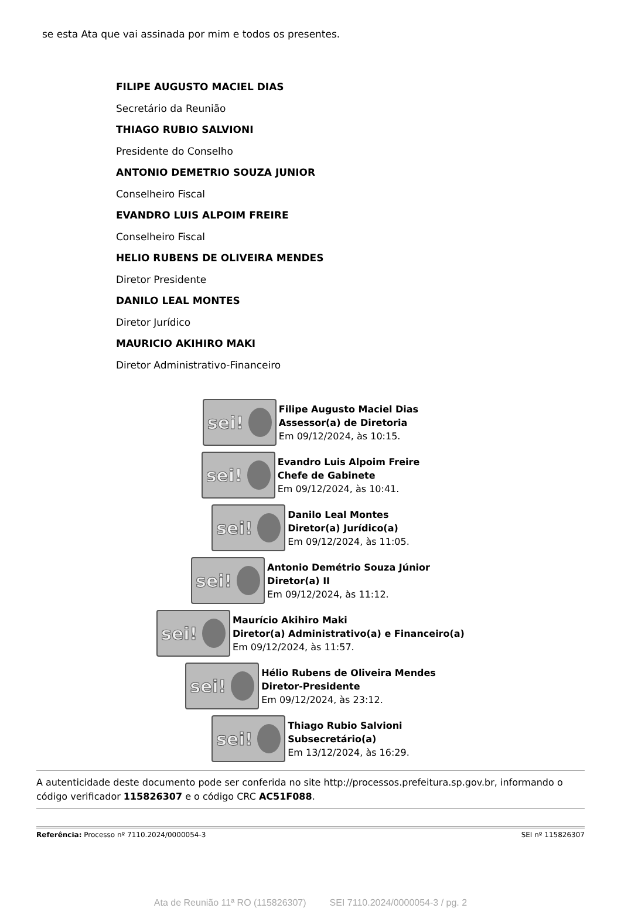se esta Ata que vai assinada por mim e todos os presentes.
FILIPE AUGUSTO MACIEL DIAS
Secretário da Reunião
THIAGO RUBIO SALVIONI
Presidente do Conselho
ANTONIO DEMETRIO SOUZA JUNIOR
Conselheiro Fiscal
EVANDRO LUIS ALPOIM FREIRE
Conselheiro Fiscal
HELIO RUBENS DE OLIVEIRA MENDES
Diretor Presidente
DANILO LEAL MONTES
Diretor Jurídico
MAURICIO AKIHIRO MAKI
Diretor Administrativo-Financeiro
sei!
Filipe Augusto Maciel Dias
Assessor(a) de Diretoria
Em 09/12/2024, às 10:15.
sei!
Evandro Luis Alpoim Freire
Chefe de Gabinete
Em 09/12/2024, às 10:41.
sei!
Danilo Leal Montes
Diretor(a) Jurídico(a)
Em 09/12/2024, às 11:05.
sei!
Antonio Demétrio Souza Júnior
Diretor(a) II
Em 09/12/2024, às 11:12.
sei!
Maurício Akihiro Maki
Diretor(a) Administrativo(a) e Financeiro(a)
Em 09/12/2024, às 11:57.
sei!
Hélio Rubens de Oliveira Mendes
Diretor-Presidente
Em 09/12/2024, às 23:12.
sei!
Thiago Rubio Salvioni
Subsecretário(a)
Em 13/12/2024, às 16:29.
A autenticidade deste documento pode ser conferida no site http://processos.prefeitura.sp.gov.br, informando o código verificador 115826307 e o código CRC AC51F088.
Referência: Processo nº 7110.2024/0000054-3 SEI nº 115826307
Ata de Reunião 11ª RO (115826307) SEI 7110.2024/0000054-3 / pg. 2